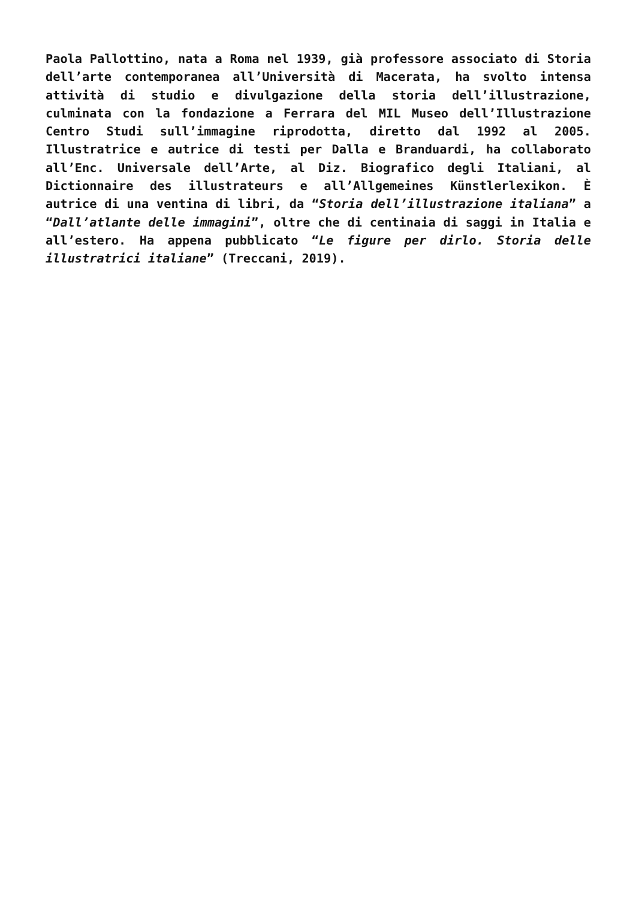Paola Pallottino, nata a Roma nel 1939, già professore associato di Storia dell’arte contemporanea all’Università di Macerata, ha svolto intensa attività di studio e divulgazione della storia dell’illustrazione, culminata con la fondazione a Ferrara del MIL Museo dell’Illustrazione Centro Studi sull’immagine riprodotta, diretto dal 1992 al 2005. Illustratrice e autrice di testi per Dalla e Branduardi, ha collaborato all’Enc. Universale dell’Arte, al Diz. Biografico degli Italiani, al Dictionnaire des illustrateurs e all’Allgemeines Künstlerlexikon. È autrice di una ventina di libri, da “Storia dell’illustrazione italiana” a “Dall’atlante delle immagini”, oltre che di centinaia di saggi in Italia e all’estero. Ha appena pubblicato “Le figure per dirlo. Storia delle illustratrici italiane” (Treccani, 2019).